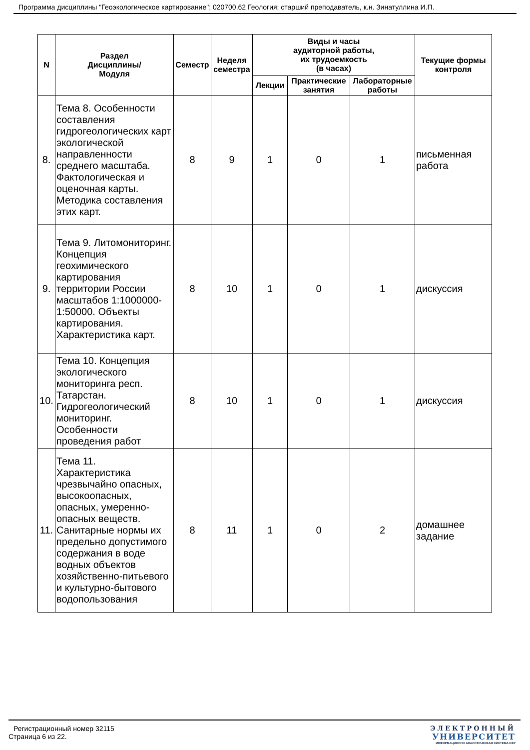Программа дисциплины "Геоэкологическое картирование"; 020700.62 Геология; старший преподаватель, к.н. Зинатуллина И.П.
| N | Раздел Дисциплины/ Модуля | Семестр | Неделя семестра | Виды и часы аудиторной работы, их трудоемкость (в часах) | | | Текущие формы контроля |
| --- | --- | --- | --- | --- | --- | --- | --- |
| | | | | Лекции | Практические занятия | Лабораторные работы | |
| 8. | Тема 8. Особенности составления гидрогеологических карт экологической направленности среднего масштаба. Фактологическая и оценочная карты. Методика составления этих карт. | 8 | 9 | 1 | 0 | 1 | письменная работа |
| 9. | Тема 9. Литомониторинг. Концепция геохимического картирования территории России масштабов 1:1000000-1:50000. Объекты картирования. Характеристика карт. | 8 | 10 | 1 | 0 | 1 | дискуссия |
| 10. | Тема 10. Концепция экологического мониторинга респ. Татарстан. Гидрогеологический мониторинг. Особенности проведения работ | 8 | 10 | 1 | 0 | 1 | дискуссия |
| 11. | Тема 11. Характеристика чрезвычайно опасных, высокоопасных, опасных, умеренно-опасных веществ. Санитарные нормы их предельно допустимого содержания в воде водных объектов хозяйственно-питьевого и культурно-бытового водопользования | 8 | 11 | 1 | 0 | 2 | домашнее задание |
Регистрационный номер 32115
Страница 6 из 22.
ЭЛЕКТРОННЫЙ
УНИВЕРСИТЕТ
ИНФОРМАЦИОННО АНАЛИТИЧЕСКАЯ СИСТЕМА КФУ